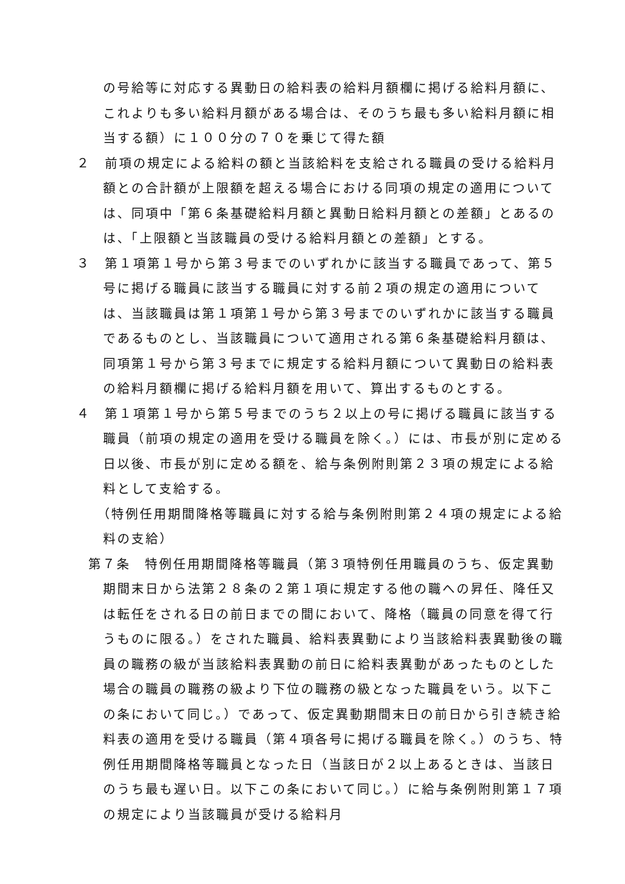の号給等に対応する異動日の給料表の給料月額欄に掲げる給料月額に、これよりも多い給料月額がある場合は、そのうち最も多い給料月額に相当する額）に１００分の７０を乗じて得た額
２　前項の規定による給料の額と当該給料を支給される職員の受ける給料月額との合計額が上限額を超える場合における同項の規定の適用については、同項中「第６条基礎給料月額と異動日給料月額との差額」とあるのは、「上限額と当該職員の受ける給料月額との差額」とする。
３　第１項第１号から第３号までのいずれかに該当する職員であって、第５号に掲げる職員に該当する職員に対する前２項の規定の適用については、当該職員は第１項第１号から第３号までのいずれかに該当する職員であるものとし、当該職員について適用される第６条基礎給料月額は、同項第１号から第３号までに規定する給料月額について異動日の給料表の給料月額欄に掲げる給料月額を用いて、算出するものとする。
４　第１項第１号から第５号までのうち２以上の号に掲げる職員に該当する職員（前項の規定の適用を受ける職員を除く。）には、市長が別に定める日以後、市長が別に定める額を、給与条例附則第２３項の規定による給料として支給する。
（特例任用期間降格等職員に対する給与条例附則第２４項の規定による給料の支給）
第７条　特例任用期間降格等職員（第３項特例任用職員のうち、仮定異動期間末日から法第２８条の２第１項に規定する他の職への昇任、降任又は転任をされる日の前日までの間において、降格（職員の同意を得て行うものに限る。）をされた職員、給料表異動により当該給料表異動後の職員の職務の級が当該給料表異動の前日に給料表異動があったものとした場合の職員の職務の級より下位の職務の級となった職員をいう。以下この条において同じ。）であって、仮定異動期間末日の前日から引き続き給料表の適用を受ける職員（第４項各号に掲げる職員を除く。）のうち、特例任用期間降格等職員となった日（当該日が２以上あるときは、当該日のうち最も遅い日。以下この条において同じ。）に給与条例附則第１７項の規定により当該職員が受ける給料月